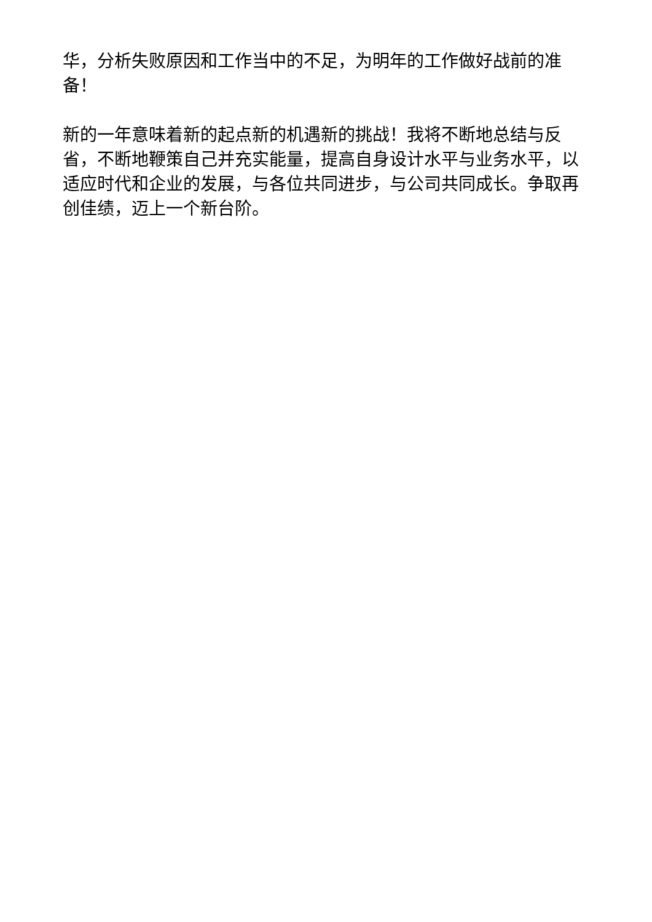华，分析失败原因和工作当中的不足，为明年的工作做好战前的准备！
新的一年意味着新的起点新的机遇新的挑战！我将不断地总结与反省，不断地鞭策自己并充实能量，提高自身设计水平与业务水平，以适应时代和企业的发展，与各位共同进步，与公司共同成长。争取再创佳绩，迈上一个新台阶。